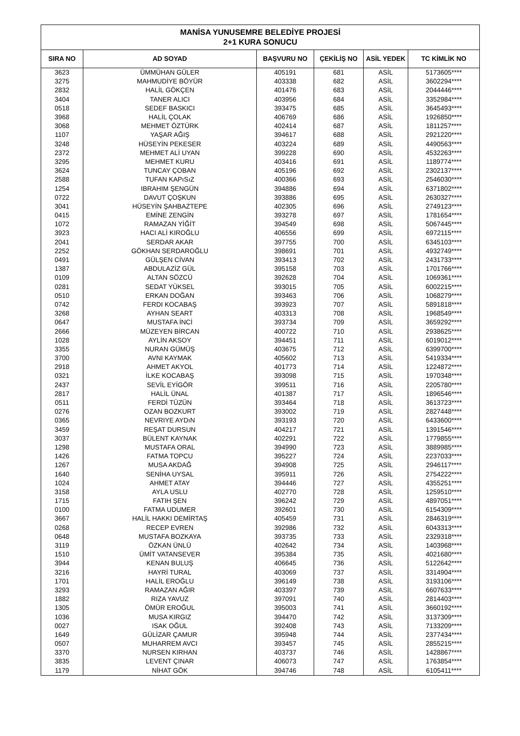| MANİSA YUNUSEMRE BELEDİYE PROJESİ 2+1 KURA SONUCU | | | | | |
| SIRA NO | AD SOYAD | BAŞVURU NO | ÇEKİLİŞ NO | ASİL YEDEK | TC KİMLİK NO |
| 3623 | ÜMMÜHAN GÜLER | 405191 | 681 | ASİL | 5173605**** |
| 3275 | MAHMUDİYE BÖYÜR | 403338 | 682 | ASİL | 3602294**** |
| 2832 | HALİL GÖKÇEN | 401476 | 683 | ASİL | 2044446**** |
| 3404 | TANER ALICI | 403956 | 684 | ASİL | 3352984**** |
| 0518 | SEDEF BASKICI | 393475 | 685 | ASİL | 3645493**** |
| 3968 | HALİL ÇOLAK | 406769 | 686 | ASİL | 1926850**** |
| 3068 | MEHMET ÖZTÜRK | 402414 | 687 | ASİL | 1811257**** |
| 1107 | YAŞAR AĞIŞ | 394617 | 688 | ASİL | 2921220**** |
| 3248 | HÜSEYİN PEKESER | 403224 | 689 | ASİL | 4490563**** |
| 2372 | MEHMET ALİ UYAN | 399228 | 690 | ASİL | 4532263**** |
| 3295 | MEHMET KURU | 403416 | 691 | ASİL | 1189774**** |
| 3624 | TUNCAY ÇOBAN | 405196 | 692 | ASİL | 2302137**** |
| 2588 | TUFAN KAPıSıZ | 400366 | 693 | ASİL | 2546030**** |
| 1254 | IBRAHIM ŞENGÜN | 394886 | 694 | ASİL | 6371802**** |
| 0722 | DAVUT ÇOŞKUN | 393886 | 695 | ASİL | 2630327**** |
| 3041 | HÜSEYİN ŞAHBAZTEPE | 402305 | 696 | ASİL | 2749123**** |
| 0415 | EMİNE ZENGİN | 393278 | 697 | ASİL | 1781654**** |
| 1072 | RAMAZAN YİĞİT | 394549 | 698 | ASİL | 5067445**** |
| 3923 | HACI ALİ KIROĞLU | 406556 | 699 | ASİL | 6972115**** |
| 2041 | SERDAR AKAR | 397755 | 700 | ASİL | 6345103**** |
| 2252 | GÖKHAN SERDAROĞLU | 398691 | 701 | ASİL | 4932749**** |
| 0491 | GÜLŞEN CİVAN | 393413 | 702 | ASİL | 2431733**** |
| 1387 | ABDULAZİZ GÜL | 395158 | 703 | ASİL | 1701766**** |
| 0109 | ALTAN SÖZCÜ | 392628 | 704 | ASİL | 1069361**** |
| 0281 | SEDAT YÜKSEL | 393015 | 705 | ASİL | 6002215**** |
| 0510 | ERKAN DOĞAN | 393463 | 706 | ASİL | 1068279**** |
| 0742 | FERDI KOCABAŞ | 393923 | 707 | ASİL | 5891818**** |
| 3268 | AYHAN SEART | 403313 | 708 | ASİL | 1968549**** |
| 0647 | MUSTAFA İNCİ | 393734 | 709 | ASİL | 3659292**** |
| 2666 | MÜZEYEN BİRCAN | 400722 | 710 | ASİL | 2938625**** |
| 1028 | AYLİN AKSOY | 394451 | 711 | ASİL | 6019012**** |
| 3355 | NURAN GÜMÜŞ | 403675 | 712 | ASİL | 6399700**** |
| 3700 | AVNI KAYMAK | 405602 | 713 | ASİL | 5419334**** |
| 2918 | AHMET AKYOL | 401773 | 714 | ASİL | 1224872**** |
| 0321 | İLKE KOCABAŞ | 393098 | 715 | ASİL | 1970348**** |
| 2437 | SEVİL EYİGÖR | 399511 | 716 | ASİL | 2205780**** |
| 2817 | HALİL ÜNAL | 401387 | 717 | ASİL | 1896546**** |
| 0511 | FERDİ TÜZÜN | 393464 | 718 | ASİL | 3613723**** |
| 0276 | OZAN BOZKURT | 393002 | 719 | ASİL | 2827448**** |
| 0365 | NEVRIYE AYDıN | 393193 | 720 | ASİL | 6433600**** |
| 3459 | REŞAT DURSUN | 404217 | 721 | ASİL | 1391546**** |
| 3037 | BÜLENT KAYNAK | 402291 | 722 | ASİL | 1779855**** |
| 1298 | MUSTAFA ORAL | 394990 | 723 | ASİL | 3889985**** |
| 1426 | FATMA TOPCU | 395227 | 724 | ASİL | 2237033**** |
| 1267 | MUSA AKDAĞ | 394908 | 725 | ASİL | 2946117**** |
| 1640 | SENİHA UYSAL | 395911 | 726 | ASİL | 2754222**** |
| 1024 | AHMET ATAY | 394446 | 727 | ASİL | 4355251**** |
| 3158 | AYLA USLU | 402770 | 728 | ASİL | 1259510**** |
| 1715 | FATIH ŞEN | 396242 | 729 | ASİL | 4897051**** |
| 0100 | FATMA UDUMER | 392601 | 730 | ASİL | 6154309**** |
| 3667 | HALİL HAKKI DEMİRTAŞ | 405459 | 731 | ASİL | 2846319**** |
| 0268 | RECEP EVREN | 392986 | 732 | ASİL | 6043313**** |
| 0648 | MUSTAFA BOZKAYA | 393735 | 733 | ASİL | 2329318**** |
| 3119 | ÖZKAN ÜNLÜ | 402642 | 734 | ASİL | 1403968**** |
| 1510 | ÜMİT VATANSEVER | 395384 | 735 | ASİL | 4021680**** |
| 3944 | KENAN BULUŞ | 406645 | 736 | ASİL | 5122642**** |
| 3216 | HAYRİ TURAL | 403069 | 737 | ASİL | 3314904**** |
| 1701 | HALİL EROĞLU | 396149 | 738 | ASİL | 3193106**** |
| 3293 | RAMAZAN AĞIR | 403397 | 739 | ASİL | 6607633**** |
| 1882 | RIZA YAVUZ | 397091 | 740 | ASİL | 2814403**** |
| 1305 | ÖMÜR EROĞUL | 395003 | 741 | ASİL | 3660192**** |
| 1036 | MUSA KIRGIZ | 394470 | 742 | ASİL | 3137309**** |
| 0027 | ISAK OĞUL | 392408 | 743 | ASİL | 7133209**** |
| 1649 | GÜLİZAR ÇAMUR | 395948 | 744 | ASİL | 2377434**** |
| 0507 | MUHARREM AVCI | 393457 | 745 | ASİL | 2855215**** |
| 3370 | NURSEN KIRHAN | 403737 | 746 | ASİL | 1428867**** |
| 3835 | LEVENT ÇINAR | 406073 | 747 | ASİL | 1763854**** |
| 1179 | NİHAT GÖK | 394746 | 748 | ASİL | 6105411**** |